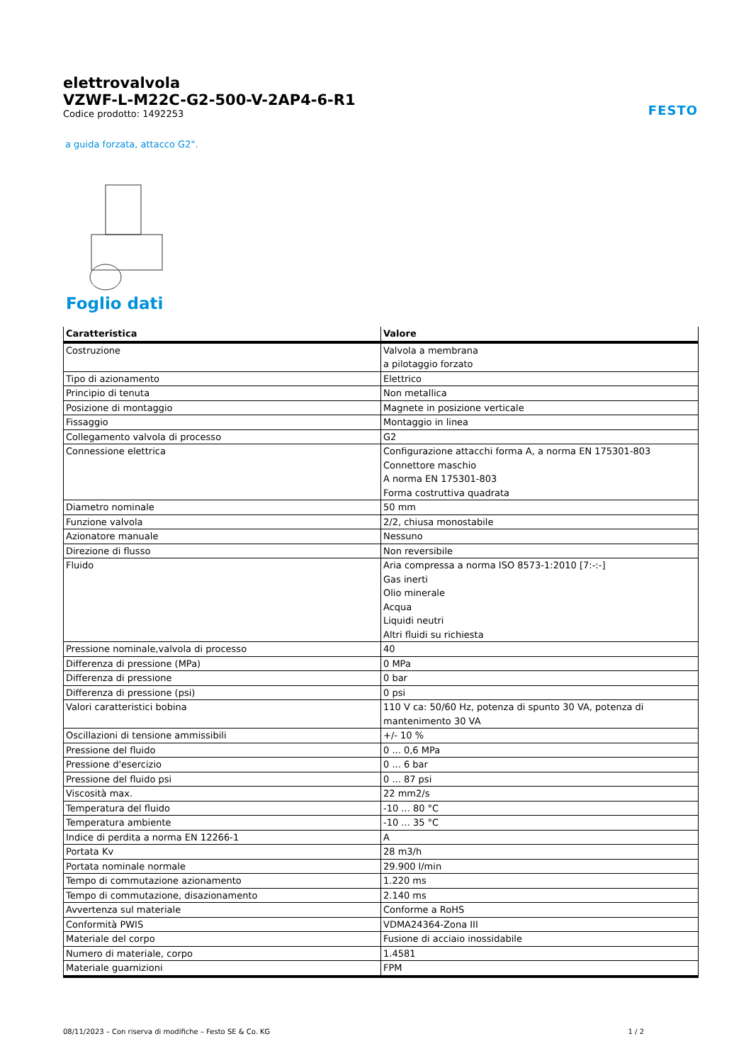FESTO
elettrovalvola
VZWF-L-M22C-G2-500-V-2AP4-6-R1
Codice prodotto: 1492253
a guida forzata, attacco G2".
Foglio dati
| Caratteristica | Valore |
| --- | --- |
| Costruzione | Valvola a membrana a pilotaggio forzato |
| Tipo di azionamento | Elettrico |
| Principio di tenuta | Non metallica |
| Posizione di montaggio | Magnete in posizione verticale |
| Fissaggio | Montaggio in linea |
| Collegamento valvola di processo | G2 |
| Connessione elettrica | Configurazione attacchi forma A, a norma EN 175301-803 Connettore maschio A norma EN 175301-803 Forma costruttiva quadrata |
| Diametro nominale | 50 mm |
| Funzione valvola | 2/2, chiusa monostabile |
| Azionatore manuale | Nessuno |
| Direzione di flusso | Non reversibile |
| Fluido | Aria compressa a norma ISO 8573-1:2010 [7:-:-] Gas inerti Olio minerale Acqua Liquidi neutri Altri fluidi su richiesta |
| Pressione nominale,valvola di processo | 40 |
| Differenza di pressione (MPa) | 0 MPa |
| Differenza di pressione | 0 bar |
| Differenza di pressione (psi) | 0 psi |
| Valori caratteristici bobina | 110 V ca: 50/60 Hz, potenza di spunto 30 VA, potenza di mantenimento 30 VA |
| Oscillazioni di tensione ammissibili | +/- 10 % |
| Pressione del fluido | 0 ... 0,6 MPa |
| Pressione d'esercizio | 0 ... 6 bar |
| Pressione del fluido psi | 0 ... 87 psi |
| Viscosità max. | 22 mm2/s |
| Temperatura del fluido | -10 ... 80 °C |
| Temperatura ambiente | -10 ... 35 °C |
| Indice di perdita a norma EN 12266-1 | A |
| Portata Kv | 28 m3/h |
| Portata nominale normale | 29.900 l/min |
| Tempo di commutazione azionamento | 1.220 ms |
| Tempo di commutazione, disazionamento | 2.140 ms |
| Avvertenza sul materiale | Conforme a RoHS |
| Conformità PWIS | VDMA24364-Zona III |
| Materiale del corpo | Fusione di acciaio inossidabile |
| Numero di materiale, corpo | 1.4581 |
| Materiale guarnizioni | FPM |
08/11/2023 – Con riserva di modifiche – Festo SE & Co. KG 1 / 2